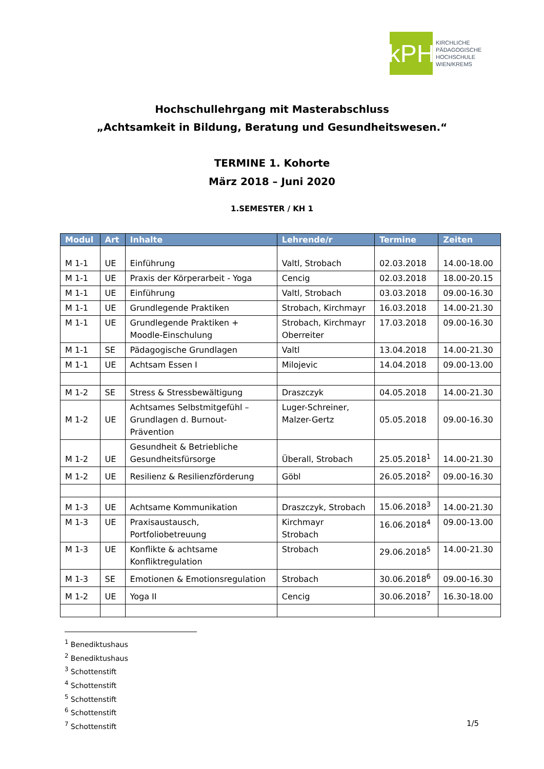kPH
KIRCHLICHE
PÄDAGOGISCHE
HOCHSCHULE
WIEN/KREMS
Hochschullehrgang mit Masterabschluss
„Achtsamkeit in Bildung, Beratung und Gesundheitswesen.“
TERMINE 1. Kohorte
März 2018 – Juni 2020
1.SEMESTER / KH 1
| Modul | Art | Inhalte | Lehrende/r | Termine | Zeiten |
| --- | --- | --- | --- | --- | --- |
| M 1-1 | UE | Einführung | Valtl, Strobach | 02.03.2018 | 14.00-18.00 |
| M 1-1 | UE | Praxis der Körperarbeit - Yoga | Cencig | 02.03.2018 | 18.00-20.15 |
| M 1-1 | UE | Einführung | Valtl, Strobach | 03.03.2018 | 09.00-16.30 |
| M 1-1 | UE | Grundlegende Praktiken | Strobach, Kirchmayr | 16.03.2018 | 14.00-21.30 |
| M 1-1 | UE | Grundlegende Praktiken + Moodle-Einschulung | Strobach, Kirchmayr Oberreiter | 17.03.2018 | 09.00-16.30 |
| M 1-1 | SE | Pädagogische Grundlagen | Valtl | 13.04.2018 | 14.00-21.30 |
| M 1-1 | UE | Achtsam Essen I | Milojevic | 14.04.2018 | 09.00-13.00 |
| M 1-2 | SE | Stress & Stressbewältigung | Draszczyk | 04.05.2018 | 14.00-21.30 |
| M 1-2 | UE | Achtsames Selbstmitgefühl – Grundlagen d. Burnout- Prävention | Luger-Schreiner, Malzer-Gertz | 05.05.2018 | 09.00-16.30 |
| M 1-2 | UE | Gesundheit & Betriebliche Gesundheitsfürsorge | Überall, Strobach | 25.05.2018<sup>1</sup> | 14.00-21.30 |
| M 1-2 | UE | Resilienz & Resilienzförderung | Göbl | 26.05.2018<sup>2</sup> | 09.00-16.30 |
| M 1-3 | UE | Achtsame Kommunikation | Draszczyk, Strobach | 15.06.2018<sup>3</sup> | 14.00-21.30 |
| M 1-3 | UE | Praxisaustausch, Portfoliobetreuung | Kirchmayr Strobach | 16.06.2018<sup>4</sup> | 09.00-13.00 |
| M 1-3 | UE | Konflikte & achtsame Konfliktregulation | Strobach | 29.06.2018<sup>5</sup> | 14.00-21.30 |
| M 1-3 | SE | Emotionen & Emotionsregulation | Strobach | 30.06.2018<sup>6</sup> | 09.00-16.30 |
| M 1-2 | UE | Yoga II | Cencig | 30.06.2018<sup>7</sup> | 16.30-18.00 |
<sup>1</sup> Benediktushaus
<sup>2</sup> Benediktushaus
<sup>3</sup> Schottenstift
<sup>4</sup> Schottenstift
<sup>5</sup> Schottenstift
<sup>6</sup> Schottenstift
<sup>7</sup> Schottenstift
1/5